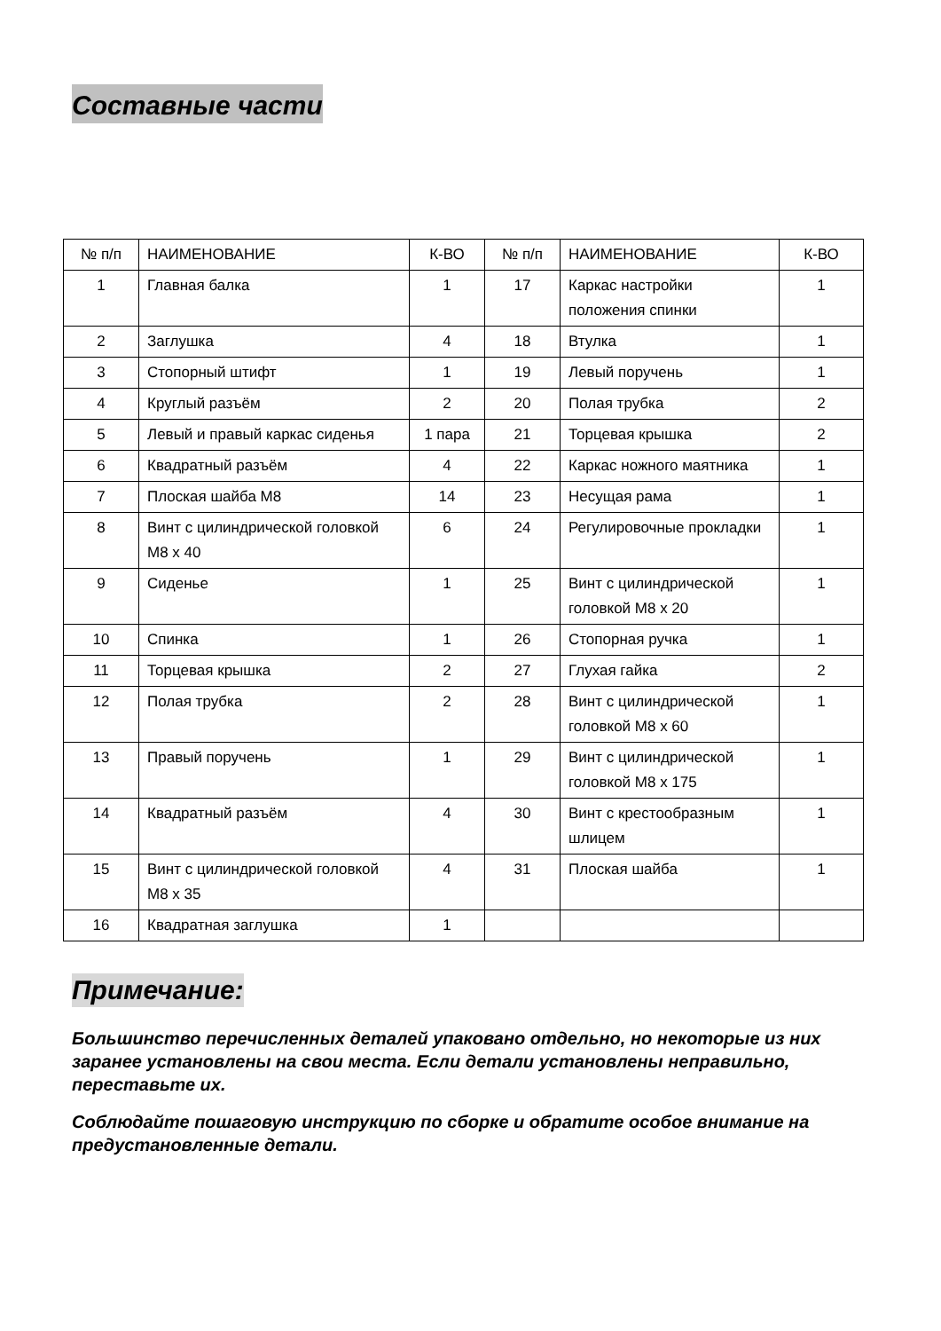Составные части
| № п/п | НАИМЕНОВАНИЕ | К-ВО | № п/п | НАИМЕНОВАНИЕ | К-ВО |
| --- | --- | --- | --- | --- | --- |
| 1 | Главная балка | 1 | 17 | Каркас настройки положения спинки | 1 |
| 2 | Заглушка | 4 | 18 | Втулка | 1 |
| 3 | Стопорный штифт | 1 | 19 | Левый поручень | 1 |
| 4 | Круглый разъём | 2 | 20 | Полая трубка | 2 |
| 5 | Левый и правый каркас сиденья | 1 пара | 21 | Торцевая крышка | 2 |
| 6 | Квадратный разъём | 4 | 22 | Каркас ножного маятника | 1 |
| 7 | Плоская шайба М8 | 14 | 23 | Несущая рама | 1 |
| 8 | Винт с цилиндрической головкой М8 х 40 | 6 | 24 | Регулировочные прокладки | 1 |
| 9 | Сиденье | 1 | 25 | Винт с цилиндрической головкой М8 х 20 | 1 |
| 10 | Спинка | 1 | 26 | Стопорная ручка | 1 |
| 11 | Торцевая крышка | 2 | 27 | Глухая гайка | 2 |
| 12 | Полая трубка | 2 | 28 | Винт с цилиндрической головкой М8 х 60 | 1 |
| 13 | Правый поручень | 1 | 29 | Винт с цилиндрической головкой М8 х 175 | 1 |
| 14 | Квадратный разъём | 4 | 30 | Винт с крестообразным шлицем | 1 |
| 15 | Винт с цилиндрической головкой М8 х 35 | 4 | 31 | Плоская шайба | 1 |
| 16 | Квадратная заглушка | 1 | | | |
Примечание:
Большинство перечисленных деталей упаковано отдельно, но некоторые из них заранее установлены на свои места. Если детали установлены неправильно, переставьте их.
Соблюдайте пошаговую инструкцию по сборке и обратите особое внимание на предустановленные детали.